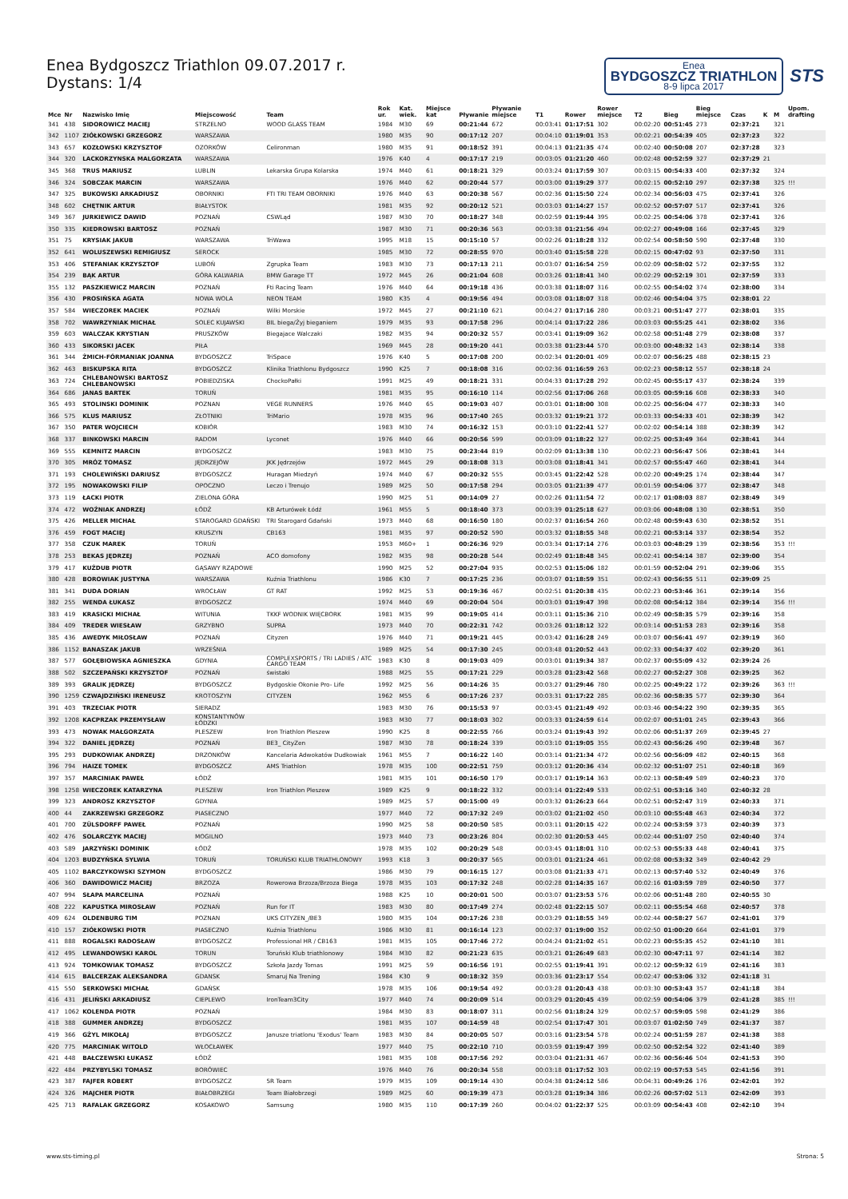Enea Bydgoszcz Triathlon 09.07.2017 r.
Dystans: 1/4
Enea
BYDGOSZCZ TRIATHLON
8-9 lipca 2017
STS
| Mce | Nr | Nazwisko Imię | Miejscowość | Team | Rok ur. | Kat. wiek. | Miejsce kat | Pływanie | Pływanie miejsce | T1 | Rower | Rower miejsce | T2 | Bieg | Bieg miejsce | Czas | K | M | Upom. drafting |
| --- | --- | --- | --- | --- | --- | --- | --- | --- | --- | --- | --- | --- | --- | --- | --- | --- | --- | --- | --- |
| 341 | 438 | SIDOROWICZ MACIEJ | STRZELNO | WOOD GLASS TEAM | 1984 | M30 | 69 | 00:21:44 | 672 | 00:03:41 | 01:17:51 | 302 | 00:02:20 | 00:51:45 | 273 | 02:37:21 | | 321 | |
| 342 | 1107 | ZIÓŁKOWSKI GRZEGORZ | WARSZAWA | | 1980 | M35 | 90 | 00:17:12 | 207 | 00:04:10 | 01:19:01 | 353 | 00:02:21 | 00:54:39 | 405 | 02:37:23 | | 322 | |
| 343 | 657 | KOZŁOWSKI KRZYSZTOF | OZORKÓW | Celironman | 1980 | M35 | 91 | 00:18:52 | 391 | 00:04:13 | 01:21:35 | 474 | 00:02:40 | 00:50:08 | 207 | 02:37:28 | | 323 | |
| 344 | 320 | LACKORZYNSKA MALGORZATA | WARSZAWA | | 1976 | K40 | 4 | 00:17:17 | 219 | 00:03:05 | 01:21:20 | 460 | 00:02:48 | 00:52:59 | 327 | 02:37:29 | 21 | | |
| 345 | 368 | TRUS MARIUSZ | LUBLIN | Lekarska Grupa Kolarska | 1974 | M40 | 61 | 00:18:21 | 329 | 00:03:24 | 01:17:59 | 307 | 00:03:15 | 00:54:33 | 400 | 02:37:32 | | 324 | |
| 346 | 324 | SOBCZAK MARCIN | WARSZAWA | | 1976 | M40 | 62 | 00:20:44 | 577 | 00:03:00 | 01:19:29 | 377 | 00:02:15 | 00:52:10 | 297 | 02:37:38 | | 325 | !!! |
| 347 | 325 | BUKOWSKI ARKADIUSZ | OBORNIKI | FTI TRI TEAM OBORNIKI | 1976 | M40 | 63 | 00:20:38 | 567 | 00:02:36 | 01:15:50 | 224 | 00:02:34 | 00:56:03 | 475 | 02:37:41 | | 326 | |
| 348 | 602 | CHĘTNIK ARTUR | BIAŁYSTOK | | 1981 | M35 | 92 | 00:20:12 | 521 | 00:03:03 | 01:14:27 | 157 | 00:02:52 | 00:57:07 | 517 | 02:37:41 | | 326 | |
| 349 | 367 | JURKIEWICZ DAWID | POZNAŃ | CSWLąd | 1987 | M30 | 70 | 00:18:27 | 348 | 00:02:59 | 01:19:44 | 395 | 00:02:25 | 00:54:06 | 378 | 02:37:41 | | 326 | |
| 350 | 335 | KIEDROWSKI BARTOSZ | POZNAŃ | | 1987 | M30 | 71 | 00:20:36 | 563 | 00:03:38 | 01:21:56 | 494 | 00:02:27 | 00:49:08 | 166 | 02:37:45 | | 329 | |
| 351 | 75 | KRYSIAK JAKUB | WARSZAWA | TriWawa | 1995 | M18 | 15 | 00:15:10 | 57 | 00:02:26 | 01:18:28 | 332 | 00:02:54 | 00:58:50 | 590 | 02:37:48 | | 330 | |
| 352 | 641 | WOLUSZEWSKI REMIGIUSZ | SEROCK | | 1985 | M30 | 72 | 00:28:55 | 970 | 00:03:40 | 01:15:58 | 228 | 00:02:15 | 00:47:02 | 93 | 02:37:50 | | 331 | |
| 353 | 406 | STEFANIAK KRZYSZTOF | LUBOŃ | Zgrupka Team | 1983 | M30 | 73 | 00:17:13 | 211 | 00:03:07 | 01:16:54 | 259 | 00:02:09 | 00:58:02 | 572 | 02:37:55 | | 332 | |
| 354 | 239 | BĄK ARTUR | GÓRA KALWARIA | BMW Garage TT | 1972 | M45 | 26 | 00:21:04 | 608 | 00:03:26 | 01:18:41 | 340 | 00:02:29 | 00:52:19 | 301 | 02:37:59 | | 333 | |
| 355 | 132 | PASZKIEWICZ MARCIN | POZNAŃ | Fti Racing Team | 1976 | M40 | 64 | 00:19:18 | 436 | 00:03:38 | 01:18:07 | 316 | 00:02:55 | 00:54:02 | 374 | 02:38:00 | | 334 | |
| 356 | 430 | PROSIŃSKA AGATA | NOWA WOLA | NEON TEAM | 1980 | K35 | 4 | 00:19:56 | 494 | 00:03:08 | 01:18:07 | 318 | 00:02:46 | 00:54:04 | 375 | 02:38:01 | 22 | | |
| 357 | 584 | WIECZOREK MACIEK | POZNAŃ | Wilki Morskie | 1972 | M45 | 27 | 00:21:10 | 621 | 00:04:27 | 01:17:16 | 280 | 00:03:21 | 00:51:47 | 277 | 02:38:01 | | 335 | |
| 358 | 702 | WAWRZYNIAK MICHAŁ | SOLEC KUJAWSKI | BIL biega/Żyj bieganiem | 1979 | M35 | 93 | 00:17:58 | 296 | 00:04:14 | 01:17:22 | 286 | 00:03:03 | 00:55:25 | 441 | 02:38:02 | | 336 | |
| 359 | 603 | WALCZAK KRYSTIAN | PRUSZKÓW | Biegajace Walczaki | 1982 | M35 | 94 | 00:20:32 | 557 | 00:03:41 | 01:19:09 | 362 | 00:02:58 | 00:51:48 | 279 | 02:38:08 | | 337 | |
| 360 | 433 | SIKORSKI JACEK | PIŁA | | 1969 | M45 | 28 | 00:19:20 | 441 | 00:03:38 | 01:23:44 | 570 | 00:03:00 | 00:48:32 | 143 | 02:38:14 | | 338 | |
| 361 | 344 | ŻMICH-FÓRMANIAK JOANNA | BYDGOSZCZ | TriSpace | 1976 | K40 | 5 | 00:17:08 | 200 | 00:02:34 | 01:20:01 | 409 | 00:02:07 | 00:56:25 | 488 | 02:38:15 | 23 | | |
| 362 | 463 | BISKUPSKA RITA | BYDGOSZCZ | Klinika Triathlonu Bydgoszcz | 1990 | K25 | 7 | 00:18:08 | 316 | 00:02:36 | 01:16:59 | 263 | 00:02:23 | 00:58:12 | 557 | 02:38:18 | 24 | | |
| 363 | 724 | CHLEBANOWSKI BARTOSZ CHLEBANOWSKI | POBIEDZISKA | ChockoPałki | 1991 | M25 | 49 | 00:18:21 | 331 | 00:04:33 | 01:17:28 | 292 | 00:02:45 | 00:55:17 | 437 | 02:38:24 | | 339 | |
| 364 | 686 | JANAS BARTEK | TORUŃ | | 1981 | M35 | 95 | 00:16:10 | 114 | 00:02:56 | 01:17:06 | 268 | 00:03:05 | 00:59:16 | 608 | 02:38:33 | | 340 | |
| 365 | 493 | STOLINSKI DOMINIK | POZNAN | VEGE RUNNERS | 1976 | M40 | 65 | 00:19:03 | 407 | 00:03:01 | 01:18:00 | 308 | 00:02:25 | 00:56:04 | 477 | 02:38:33 | | 340 | |
| 366 | 575 | KLUS MARIUSZ | ZŁOTNIKI | TriMario | 1978 | M35 | 96 | 00:17:40 | 265 | 00:03:32 | 01:19:21 | 372 | 00:03:33 | 00:54:33 | 401 | 02:38:39 | | 342 | |
| 367 | 350 | PATER WOJCIECH | KOBIÓR | | 1983 | M30 | 74 | 00:16:32 | 153 | 00:03:10 | 01:22:41 | 527 | 00:02:02 | 00:54:14 | 388 | 02:38:39 | | 342 | |
| 368 | 337 | BINKOWSKI MARCIN | RADOM | Lyconet | 1976 | M40 | 66 | 00:20:56 | 599 | 00:03:09 | 01:18:22 | 327 | 00:02:25 | 00:53:49 | 364 | 02:38:41 | | 344 | |
| 369 | 555 | KEMNITZ MARCIN | BYDGOSZCZ | | 1983 | M30 | 75 | 00:23:44 | 819 | 00:02:09 | 01:13:38 | 130 | 00:02:23 | 00:56:47 | 506 | 02:38:41 | | 344 | |
| 370 | 305 | MRÓZ TOMASZ | JĘDRZEJÓW | JKK Jędrzejów | 1972 | M45 | 29 | 00:18:08 | 313 | 00:03:08 | 01:18:41 | 341 | 00:02:57 | 00:55:47 | 460 | 02:38:41 | | 344 | |
| 371 | 193 | CHOLEWIŃSKI DARIUSZ | BYDGOSZCZ | Huragan Miedzyń | 1974 | M40 | 67 | 00:20:32 | 555 | 00:03:45 | 01:22:42 | 528 | 00:02:20 | 00:49:25 | 174 | 02:38:44 | | 347 | |
| 372 | 195 | NOWAKOWSKI FILIP | OPOCZNO | Leczo i Trenujo | 1989 | M25 | 50 | 00:17:58 | 294 | 00:03:05 | 01:21:39 | 477 | 00:01:59 | 00:54:06 | 377 | 02:38:47 | | 348 | |
| 373 | 119 | ŁACKI PIOTR | ZIELONA GÓRA | | 1990 | M25 | 51 | 00:14:09 | 27 | 00:02:26 | 01:11:54 | 72 | 00:02:17 | 01:08:03 | 887 | 02:38:49 | | 349 | |
| 374 | 472 | WOŹNIAK ANDRZEJ | ŁÓDŹ | KB Arturówek Łódź | 1961 | M55 | 5 | 00:18:40 | 373 | 00:03:39 | 01:25:18 | 627 | 00:03:06 | 00:48:08 | 130 | 02:38:51 | | 350 | |
| 375 | 426 | MELLER MICHAŁ | STAROGARD GDAŃSKI | TRI Starogard Gdański | 1973 | M40 | 68 | 00:16:50 | 180 | 00:02:37 | 01:16:54 | 260 | 00:02:48 | 00:59:43 | 630 | 02:38:52 | | 351 | |
| 376 | 459 | FOGT MACIEJ | KRUSZYN | CB163 | 1981 | M35 | 97 | 00:20:52 | 590 | 00:03:32 | 01:18:55 | 348 | 00:02:21 | 00:53:14 | 337 | 02:38:54 | | 352 | |
| 377 | 358 | CZUK MAREK | TORUŃ | | 1953 | M60+ | 1 | 00:26:36 | 929 | 00:03:34 | 01:17:14 | 276 | 00:03:03 | 00:48:29 | 139 | 02:38:56 | | 353 | !!! |
| 378 | 253 | BEKAS JĘDRZEJ | POZNAŃ | ACO domofony | 1982 | M35 | 98 | 00:20:28 | 544 | 00:02:49 | 01:18:48 | 345 | 00:02:41 | 00:54:14 | 387 | 02:39:00 | | 354 | |
| 379 | 417 | KUŹDUB PIOTR | GĄSAWY RZĄDOWE | | 1990 | M25 | 52 | 00:27:04 | 935 | 00:02:53 | 01:15:06 | 182 | 00:01:59 | 00:52:04 | 291 | 02:39:06 | | 355 | |
| 380 | 428 | BOROWIAK JUSTYNA | WARSZAWA | Kuźnia Triathlonu | 1986 | K30 | 7 | 00:17:25 | 236 | 00:03:07 | 01:18:59 | 351 | 00:02:43 | 00:56:55 | 511 | 02:39:09 | 25 | | |
| 381 | 341 | DUDA DORIAN | WROCŁAW | GT RAT | 1992 | M25 | 53 | 00:19:36 | 467 | 00:02:51 | 01:20:38 | 435 | 00:02:23 | 00:53:46 | 361 | 02:39:14 | | 356 | |
| 382 | 255 | WENDA ŁUKASZ | BYDGOSZCZ | | 1974 | M40 | 69 | 00:20:04 | 504 | 00:03:03 | 01:19:47 | 398 | 00:02:08 | 00:54:12 | 384 | 02:39:14 | | 356 | !!! |
| 383 | 419 | KRASICKI MICHAŁ | WITUNIA | TKKF WODNIK WIĘCBORK | 1981 | M35 | 99 | 00:19:05 | 414 | 00:03:11 | 01:15:36 | 210 | 00:02:49 | 00:58:35 | 579 | 02:39:16 | | 358 | |
| 384 | 409 | TREDER WIESŁAW | GRZYBNO | SUPRA | 1973 | M40 | 70 | 00:22:31 | 742 | 00:03:26 | 01:18:12 | 322 | 00:03:14 | 00:51:53 | 283 | 02:39:16 | | 358 | |
| 385 | 436 | AWEDYK MIŁOSŁAW | POZNAŃ | Cityzen | 1976 | M40 | 71 | 00:19:21 | 445 | 00:03:42 | 01:16:28 | 249 | 00:03:07 | 00:56:41 | 497 | 02:39:19 | | 360 | |
| 386 | 1152 | BANASZAK JAKUB | WRZEŚNIA | | 1989 | M25 | 54 | 00:17:30 | 245 | 00:03:48 | 01:20:52 | 443 | 00:02:33 | 00:54:37 | 402 | 02:39:20 | | 361 | |
| 387 | 577 | GOŁĘBIOWSKA AGNIESZKA | GDYNIA | COMPLEXSPORTS / TRI LADIES / ATC CARGO TEAM | 1983 | K30 | 8 | 00:19:03 | 409 | 00:03:01 | 01:19:34 | 387 | 00:02:37 | 00:55:09 | 432 | 02:39:24 | 26 | | |
| 388 | 502 | SZCZEPAŃSKI KRZYSZTOF | POZNAŃ | świstaki | 1988 | M25 | 55 | 00:17:21 | 229 | 00:03:28 | 01:23:42 | 568 | 00:02:27 | 00:52:27 | 308 | 02:39:25 | | 362 | |
| 389 | 393 | GRALIK JĘDRZEJ | BYDGOSZCZ | Bydgoskie Okonie Pro- Life | 1992 | M25 | 56 | 00:14:26 | 35 | 00:03:27 | 01:29:46 | 780 | 00:02:25 | 00:49:22 | 172 | 02:39:26 | | 363 | !!! |
| 390 | 1259 | CZWAJDZIŃSKI IRENEUSZ | KROTOSZYN | CITYZEN | 1962 | M55 | 6 | 00:17:26 | 237 | 00:03:31 | 01:17:22 | 285 | 00:02:36 | 00:58:35 | 577 | 02:39:30 | | 364 | |
| 391 | 403 | TRZECIAK PIOTR | SIERADZ | | 1983 | M30 | 76 | 00:15:53 | 97 | 00:03:45 | 01:21:49 | 492 | 00:03:46 | 00:54:22 | 390 | 02:39:35 | | 365 | |
| 392 | 1208 | KACPRZAK PRZEMYSŁAW | KONSTANTYNÓW ŁÓDZKI | | 1983 | M30 | 77 | 00:18:03 | 302 | 00:03:33 | 01:24:59 | 614 | 00:02:07 | 00:51:01 | 245 | 02:39:43 | | 366 | |
| 393 | 473 | NOWAK MAŁGORZATA | PLESZEW | Iron Triathlon Pleszew | 1990 | K25 | 8 | 00:22:55 | 766 | 00:03:24 | 01:19:43 | 392 | 00:02:06 | 00:51:37 | 269 | 02:39:45 | 27 | | |
| 394 | 322 | DANIEL JĘDRZEJ | POZNAŃ | BE3_ CityZen | 1987 | M30 | 78 | 00:18:24 | 339 | 00:03:10 | 01:19:05 | 355 | 00:02:43 | 00:56:26 | 490 | 02:39:48 | | 367 | |
| 395 | 293 | DUDKOWIAK ANDRZEJ | DRZONKÓW | Kancelaria Adwokatów Dudkowiak | 1961 | M55 | 7 | 00:16:22 | 140 | 00:03:14 | 01:21:34 | 472 | 00:02:56 | 00:56:09 | 482 | 02:40:15 | | 368 | |
| 396 | 794 | HAIZE TOMEK | BYDGOSZCZ | AMS Triathlon | 1978 | M35 | 100 | 00:22:51 | 759 | 00:03:12 | 01:20:36 | 434 | 00:02:32 | 00:51:07 | 251 | 02:40:18 | | 369 | |
| 397 | 357 | MARCINIAK PAWEŁ | ŁÓDŹ | | 1981 | M35 | 101 | 00:16:50 | 179 | 00:03:17 | 01:19:14 | 363 | 00:02:13 | 00:58:49 | 589 | 02:40:23 | | 370 | |
| 398 | 1258 | WIECZOREK KATARZYNA | PLESZEW | Iron Triathlon Pleszew | 1989 | K25 | 9 | 00:18:22 | 332 | 00:03:14 | 01:22:49 | 533 | 00:02:51 | 00:53:16 | 340 | 02:40:32 | 28 | | |
| 399 | 323 | ANDROSZ KRZYSZTOF | GDYNIA | | 1989 | M25 | 57 | 00:15:00 | 49 | 00:03:32 | 01:26:23 | 664 | 00:02:51 | 00:52:47 | 319 | 02:40:33 | | 371 | |
| 400 | 44 | ZAKRZEWSKI GRZEGORZ | PIASECZNO | | 1977 | M40 | 72 | 00:17:32 | 249 | 00:03:02 | 01:21:02 | 450 | 00:03:10 | 00:55:48 | 463 | 02:40:34 | | 372 | |
| 401 | 700 | ZÜLSDORFF PAWEŁ | POZNAŃ | | 1990 | M25 | 58 | 00:20:50 | 585 | 00:03:11 | 01:20:15 | 422 | 00:02:24 | 00:53:59 | 373 | 02:40:39 | | 373 | |
| 402 | 476 | SOLARCZYK MACIEJ | MOGILNO | | 1973 | M40 | 73 | 00:23:26 | 804 | 00:02:30 | 01:20:53 | 445 | 00:02:44 | 00:51:07 | 250 | 02:40:40 | | 374 | |
| 403 | 589 | JARZYŃSKI DOMINIK | ŁÓDŹ | | 1978 | M35 | 102 | 00:20:29 | 548 | 00:03:45 | 01:18:01 | 310 | 00:02:53 | 00:55:33 | 448 | 02:40:41 | | 375 | |
| 404 | 1203 | BUDZYŃSKA SYLWIA | TORUŃ | TORUŃSKI KLUB TRIATHLONOWY | 1993 | K18 | 3 | 00:20:37 | 565 | 00:03:01 | 01:21:24 | 461 | 00:02:08 | 00:53:32 | 349 | 02:40:42 | 29 | | |
| 405 | 1102 | BARCZYKOWSKI SZYMON | BYDGOSZCZ | | 1986 | M30 | 79 | 00:16:15 | 127 | 00:03:08 | 01:21:33 | 471 | 00:02:13 | 00:57:40 | 532 | 02:40:49 | | 376 | |
| 406 | 360 | DAWIDOWICZ MACIEJ | BRZOZA | Rowerowa Brzoza/Brzoza Biega | 1978 | M35 | 103 | 00:17:32 | 248 | 00:02:28 | 01:14:35 | 167 | 00:02:16 | 01:03:59 | 789 | 02:40:50 | | 377 | |
| 407 | 994 | SŁAPA MARCELINA | POZNAŃ | | 1988 | K25 | 10 | 00:20:01 | 500 | 00:03:07 | 01:23:53 | 576 | 00:02:06 | 00:51:48 | 280 | 02:40:55 | 30 | | |
| 408 | 222 | KAPUSTKA MIROSŁAW | POZNAŃ | Run for IT | 1983 | M30 | 80 | 00:17:49 | 274 | 00:02:48 | 01:22:15 | 507 | 00:02:11 | 00:55:54 | 468 | 02:40:57 | | 378 | |
| 409 | 624 | OLDENBURG TIM | POZNAN | UKS CITYZEN_/BE3 | 1980 | M35 | 104 | 00:17:26 | 238 | 00:03:29 | 01:18:55 | 349 | 00:02:44 | 00:58:27 | 567 | 02:41:01 | | 379 | |
| 410 | 157 | ZIÓŁKOWSKI PIOTR | PIASECZNO | Kuźnia Triathlonu | 1986 | M30 | 81 | 00:16:14 | 123 | 00:02:37 | 01:19:00 | 352 | 00:02:50 | 01:00:20 | 664 | 02:41:01 | | 379 | |
| 411 | 888 | ROGALSKI RADOSŁAW | BYDGOSZCZ | Professional HR / CB163 | 1981 | M35 | 105 | 00:17:46 | 272 | 00:04:24 | 01:21:02 | 451 | 00:02:23 | 00:55:35 | 452 | 02:41:10 | | 381 | |
| 412 | 495 | LEWANDOWSKI KAROL | TORUN | Toruński Klub triathlonowy | 1984 | M30 | 82 | 00:21:23 | 635 | 00:03:21 | 01:26:49 | 683 | 00:02:30 | 00:47:11 | 97 | 02:41:14 | | 382 | |
| 413 | 924 | TOMKOWIAK TOMASZ | BYDGOSZCZ | Szkoła Jazdy Tomas | 1991 | M25 | 59 | 00:16:56 | 191 | 00:02:55 | 01:19:41 | 391 | 00:02:12 | 00:59:32 | 619 | 02:41:16 | | 383 | |
| 414 | 615 | BALCERZAK ALEKSANDRA | GDANSK | Smaruj Na Trening | 1984 | K30 | 9 | 00:18:32 | 359 | 00:03:36 | 01:23:17 | 554 | 00:02:47 | 00:53:06 | 332 | 02:41:18 | 31 | | |
| 415 | 550 | SERKOWSKI MICHAŁ | GDAŃSK | | 1978 | M35 | 106 | 00:19:54 | 492 | 00:03:28 | 01:20:43 | 438 | 00:03:30 | 00:53:43 | 357 | 02:41:18 | | 384 | |
| 416 | 431 | JELIŃSKI ARKADIUSZ | CIEPLEWO | IronTeam3City | 1977 | M40 | 74 | 00:20:09 | 514 | 00:03:29 | 01:20:45 | 439 | 00:02:59 | 00:54:06 | 379 | 02:41:28 | | 385 | !!! |
| 417 | 1062 | KOLENDA PIOTR | POZNAŃ | | 1984 | M30 | 83 | 00:18:07 | 311 | 00:02:56 | 01:18:24 | 329 | 00:02:57 | 00:59:05 | 598 | 02:41:29 | | 386 | |
| 418 | 388 | GUMMER ANDRZEJ | BYDGOSZCZ | | 1981 | M35 | 107 | 00:14:59 | 48 | 00:02:54 | 01:17:47 | 301 | 00:03:07 | 01:02:50 | 749 | 02:41:37 | | 387 | |
| 419 | 366 | GŻYL MIKOŁAJ | BYDGOSZCZ | Janusze triatlonu 'Exodus' Team | 1983 | M30 | 84 | 00:20:05 | 507 | 00:03:16 | 01:23:54 | 578 | 00:02:24 | 00:51:59 | 287 | 02:41:38 | | 388 | |
| 420 | 775 | MARCINIAK WITOLD | WŁOCŁAWEK | | 1977 | M40 | 75 | 00:22:10 | 710 | 00:03:59 | 01:19:47 | 399 | 00:02:50 | 00:52:54 | 322 | 02:41:40 | | 389 | |
| 421 | 448 | BAŁCZEWSKI ŁUKASZ | ŁÓDŹ | | 1981 | M35 | 108 | 00:17:56 | 292 | 00:03:04 | 01:21:31 | 467 | 00:02:36 | 00:56:46 | 504 | 02:41:53 | | 390 | |
| 422 | 484 | PRZYBYLSKI TOMASZ | BORÓWIEC | | 1976 | M40 | 76 | 00:20:34 | 558 | 00:03:18 | 01:17:52 | 303 | 00:02:19 | 00:57:53 | 545 | 02:41:56 | | 391 | |
| 423 | 387 | FAJFER ROBERT | BYDGOSZCZ | 5R Team | 1979 | M35 | 109 | 00:19:14 | 430 | 00:04:38 | 01:24:12 | 586 | 00:04:31 | 00:49:26 | 176 | 02:42:01 | | 392 | |
| 424 | 326 | MAJCHER PIOTR | BIAŁOBRZEGI | Team Białobrzegi | 1989 | M25 | 60 | 00:19:39 | 473 | 00:03:28 | 01:19:34 | 386 | 00:02:26 | 00:57:02 | 513 | 02:42:09 | | 393 | |
| 425 | 713 | RAFALAK GRZEGORZ | KOSAKOWO | Samsung | 1980 | M35 | 110 | 00:17:39 | 260 | 00:04:02 | 01:22:37 | 525 | 00:03:09 | 00:54:43 | 408 | 02:42:10 | | 394 | |
www.sts-timing.pl Strona: 5